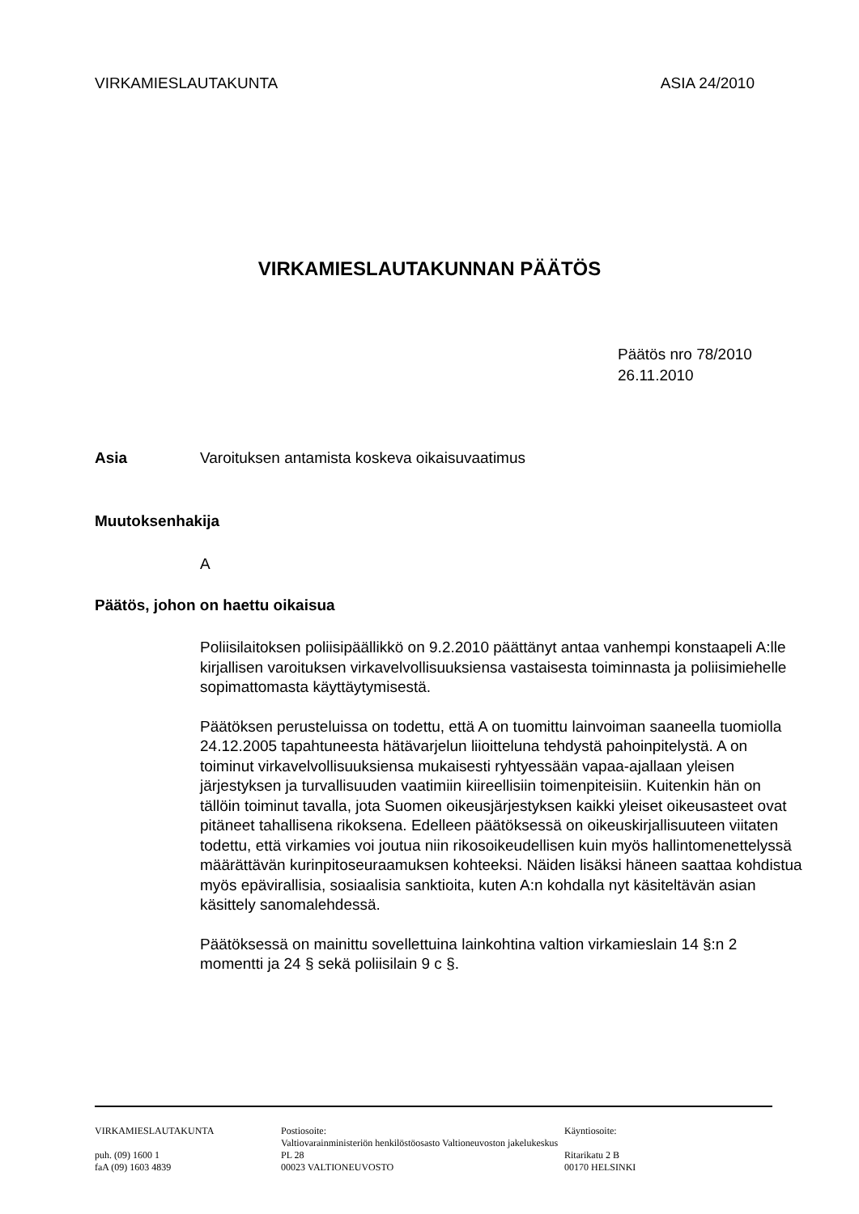VIRKAMIESLAUTAKUNTA ASIA 24/2010
VIRKAMIESLAUTAKUNNAN PÄÄTÖS
Päätös nro 78/2010
26.11.2010
Asia Varoituksen antamista koskeva oikaisuvaatimus
Muutoksenhakija
A
Päätös, johon on haettu oikaisua
Poliisilaitoksen poliisipäällikkö on 9.2.2010 päättänyt antaa vanhempi konstaapeli A:lle kirjallisen varoituksen virkavelvollisuuksiensa vastaisesta toiminnasta ja poliisimiehelle sopimattomasta käyttäytymisestä.
Päätöksen perusteluissa on todettu, että A on tuomittu lainvoiman saaneella tuomiolla 24.12.2005 tapahtuneesta hätävarjelun liioitteluna tehdystä pahoinpitelystä. A on toiminut virkavelvollisuuksiensa mukaisesti ryhtyessään vapaa-ajallaan yleisen järjestyksen ja turvallisuuden vaatimiin kiireellisiin toimenpiteisiin. Kuitenkin hän on tällöin toiminut tavalla, jota Suomen oikeusjärjestyksen kaikki yleiset oikeusasteet ovat pitäneet tahallisena rikoksena. Edelleen päätöksessä on oikeuskirjallisuuteen viitaten todettu, että virkamies voi joutua niin rikosoikeudellisen kuin myös hallintomenettelyssä määrättävän kurinpitoseuraamuksen kohteeksi. Näiden lisäksi häneen saattaa kohdistua myös epävirallisia, sosiaalisia sanktioita, kuten A:n kohdalla nyt käsiteltävän asian käsittely sanomalehdessä.
Päätöksessä on mainittu sovellettuina lainkohtina valtion virkamieslain 14 §:n 2 momentti ja 24 § sekä poliisilain 9 c §.
VIRKAMIESLAUTAKUNTA
puh. (09) 1600 1
faA (09) 1603 4839
Postiosoite:
Valtiovarainministeriön henkilöstöosasto Valtioneuvoston jakelukeskus
PL 28
00023 VALTIONEUVOSTO
Käyntiosoite:
Ritarikatu 2 B
00170 HELSINKI